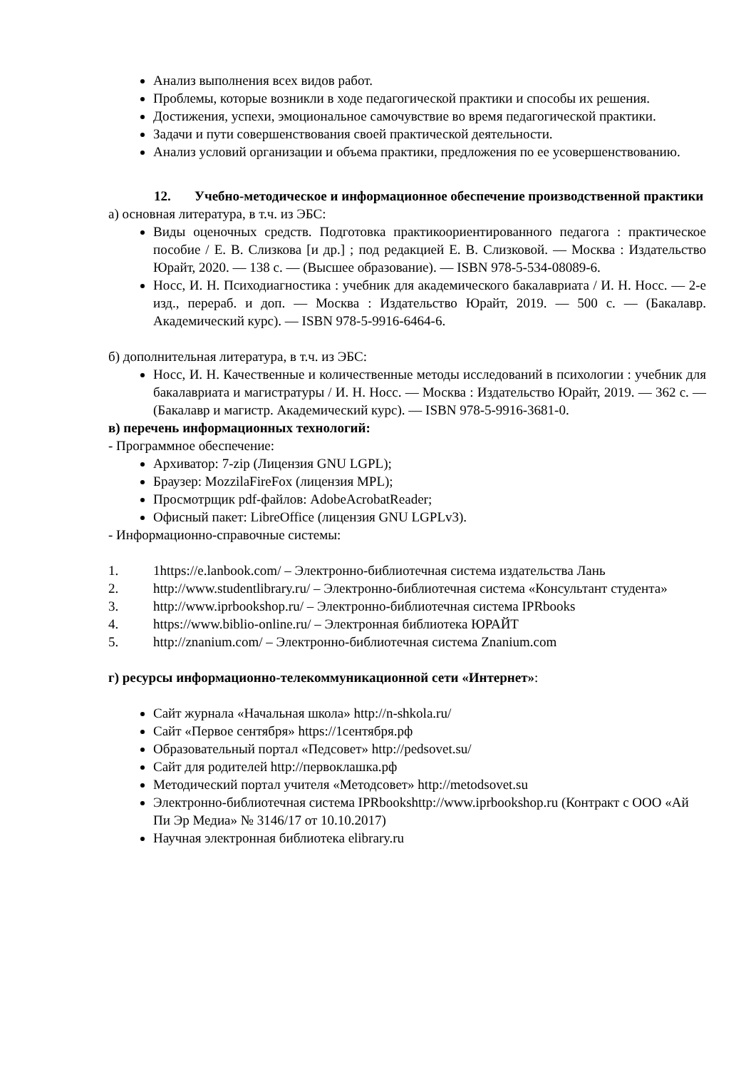Анализ выполнения всех видов работ.
Проблемы, которые возникли в ходе педагогической практики и способы их решения.
Достижения, успехи, эмоциональное самочувствие во время педагогической практики.
Задачи и пути совершенствования своей практической деятельности.
Анализ условий организации и объема практики, предложения по ее усовершенствованию.
12. Учебно-методическое и информационное обеспечение производственной практики
а) основная литература, в т.ч. из ЭБС:
Виды оценочных средств. Подготовка практикоориентированного педагога : практическое пособие / Е. В. Слизкова [и др.] ; под редакцией Е. В. Слизковой. — Москва : Издательство Юрайт, 2020. — 138 с. — (Высшее образование). — ISBN 978-5-534-08089-6.
Носс, И. Н. Психодиагностика : учебник для академического бакалавриата / И. Н. Носс. — 2-е изд., перераб. и доп. — Москва : Издательство Юрайт, 2019. — 500 с. — (Бакалавр. Академический курс). — ISBN 978-5-9916-6464-6.
б) дополнительная литература, в т.ч. из ЭБС:
Носс, И. Н. Качественные и количественные методы исследований в психологии : учебник для бакалавриата и магистратуры / И. Н. Носс. — Москва : Издательство Юрайт, 2019. — 362 с. — (Бакалавр и магистр. Академический курс). — ISBN 978-5-9916-3681-0.
в) перечень информационных технологий:
- Программное обеспечение:
Архиватор: 7-zip (Лицензия GNU LGPL);
Браузер: MozzilaFireFox (лицензия MPL);
Просмотрщик pdf-файлов: AdobeAcrobatReader;
Офисный пакет: LibreOffice (лицензия GNU LGPLv3).
- Информационно-справочные системы:
1. 1https://e.lanbook.com/ – Электронно-библиотечная система издательства Лань
2. http://www.studentlibrary.ru/ – Электронно-библиотечная система «Консультант студента»
3. http://www.iprbookshop.ru/ – Электронно-библиотечная система IPRbooks
4. https://www.biblio-online.ru/ – Электронная библиотека ЮРАЙТ
5. http://znanium.com/ – Электронно-библиотечная система Znanium.com
г) ресурсы информационно-телекоммуникационной сети «Интернет»:
Сайт журнала «Начальная школа» http://n-shkola.ru/
Сайт «Первое сентября» https://1сентября.рф
Образовательный портал «Педсовет» http://pedsovet.su/
Сайт для родителей http://первоклашка.рф
Методический портал учителя «Методсовет» http://metodsovet.su
Электронно-библиотечная система IPRbookshttp://www.iprbookshop.ru (Контракт с ООО «Ай Пи Эр Медиа» № 3146/17 от 10.10.2017)
Научная электронная библиотека elibrary.ru